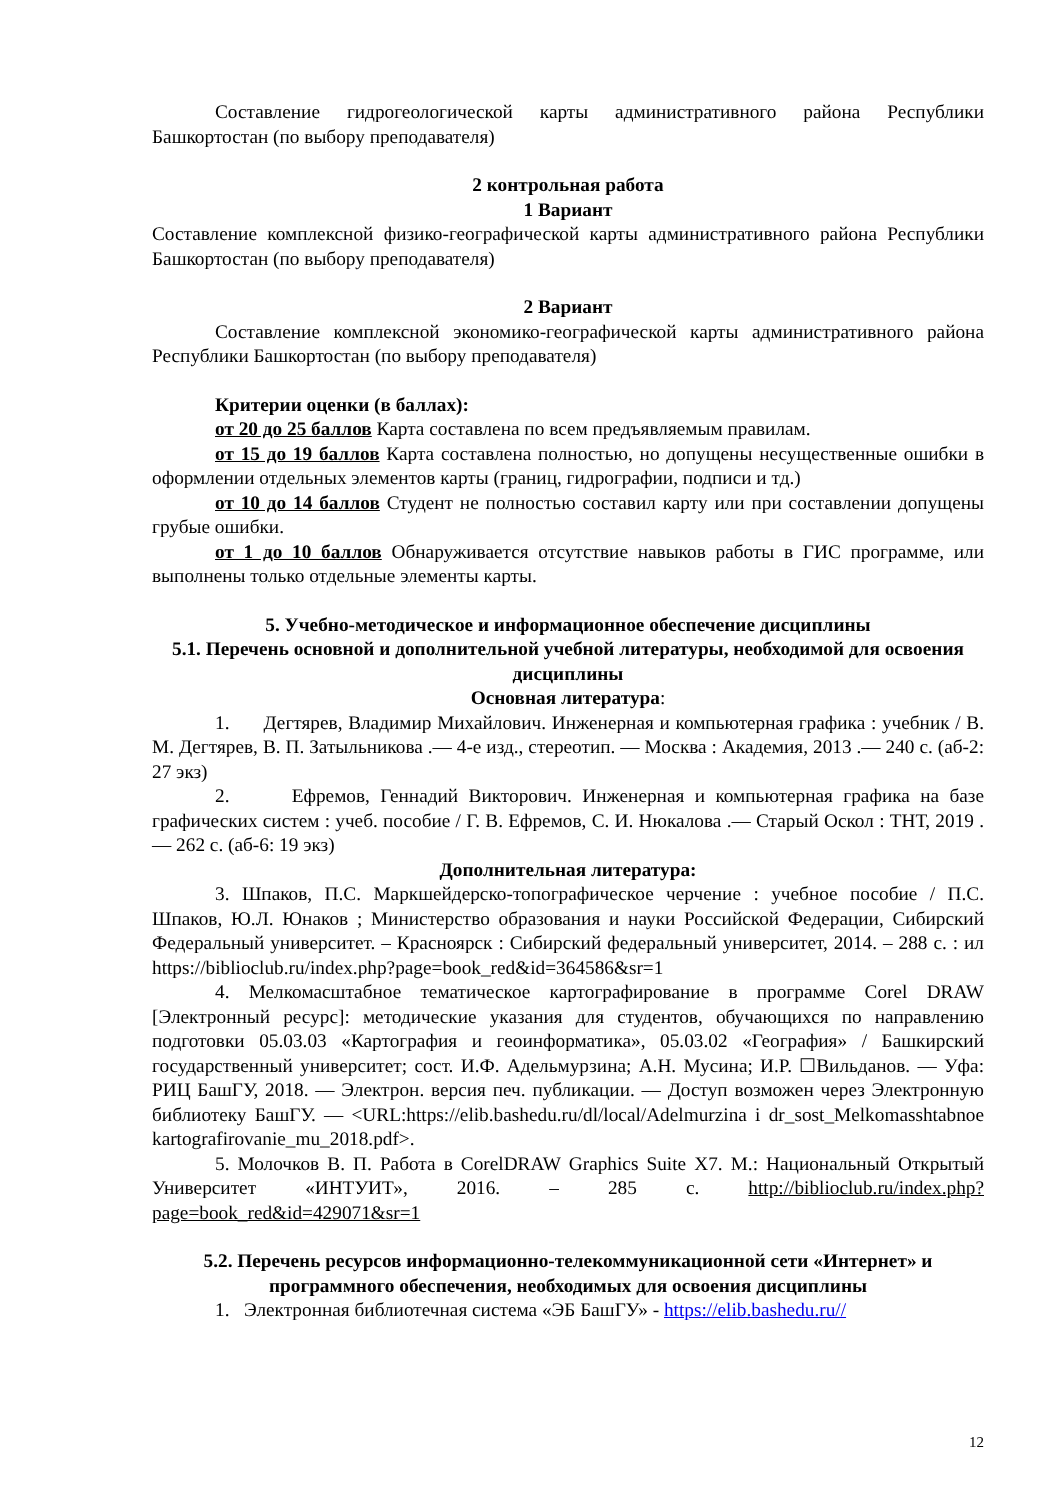Составление гидрогеологической карты административного района Республики Башкортостан (по выбору преподавателя)
2 контрольная работа
1 Вариант
Составление комплексной физико-географической карты административного района Республики Башкортостан (по выбору преподавателя)
2 Вариант
Составление комплексной экономико-географической карты административного района Республики Башкортостан (по выбору преподавателя)
Критерии оценки (в баллах):
от 20 до 25 баллов Карта составлена по всем предъявляемым правилам.
от 15 до 19 баллов Карта составлена полностью, но допущены несущественные ошибки в оформлении отдельных элементов карты (границ, гидрографии, подписи и тд.)
от 10 до 14 баллов Студент не полностью составил карту или при составлении допущены грубые ошибки.
от 1 до 10 баллов Обнаруживается отсутствие навыков работы в ГИС программе, или выполнены только отдельные элементы карты.
5. Учебно-методическое и информационное обеспечение дисциплины
5.1. Перечень основной и дополнительной учебной литературы, необходимой для освоения дисциплины
Основная литература:
1. Дегтярев, Владимир Михайлович. Инженерная и компьютерная графика : учебник / В. М. Дегтярев, В. П. Затыльникова .— 4-е изд., стереотип. — Москва : Академия, 2013 .— 240 с. (аб-2: 27 экз)
2. Ефремов, Геннадий Викторович. Инженерная и компьютерная графика на базе графических систем : учеб. пособие / Г. В. Ефремов, С. И. Нюкалова .— Старый Оскол : ТНТ, 2019 .— 262 с. (аб-6: 19 экз)
Дополнительная литература:
3. Шпаков, П.С. Маркшейдерско-топографическое черчение : учебное пособие / П.С. Шпаков, Ю.Л. Юнаков ; Министерство образования и науки Российской Федерации, Сибирский Федеральный университет. – Красноярск : Сибирский федеральный университет, 2014. – 288 с. : ил https://biblioclub.ru/index.php?page=book_red&id=364586&sr=1
4. Мелкомасштабное тематическое картографирование в программе Corel DRAW [Электронный ресурс]: методические указания для студентов, обучающихся по направлению подготовки 05.03.03 «Картография и геоинформатика», 05.03.02 «География» / Башкирский государственный университет; сост. И.Ф. Адельмурзина; А.Н. Мусина; И.Р. ☐Вильданов. — Уфа: РИЦ БашГУ, 2018. — Электрон. версия печ. публикации. — Доступ возможен через Электронную библиотеку БашГУ. — <URL:https://elib.bashedu.ru/dl/local/Adelmurzina i dr_sost_Melkomasshtabnoe kartografirovanie_mu_2018.pdf>.
5. Молочков В. П. Работа в CorelDRAW Graphics Suite X7. М.: Национальный Открытый Университет «ИНТУИТ», 2016. – 285 с. http://biblioclub.ru/index.php?page=book_red&id=429071&sr=1
5.2. Перечень ресурсов информационно-телекоммуникационной сети «Интернет» и программного обеспечения, необходимых для освоения дисциплины
1. Электронная библиотечная система «ЭБ БашГУ» - https://elib.bashedu.ru//
12